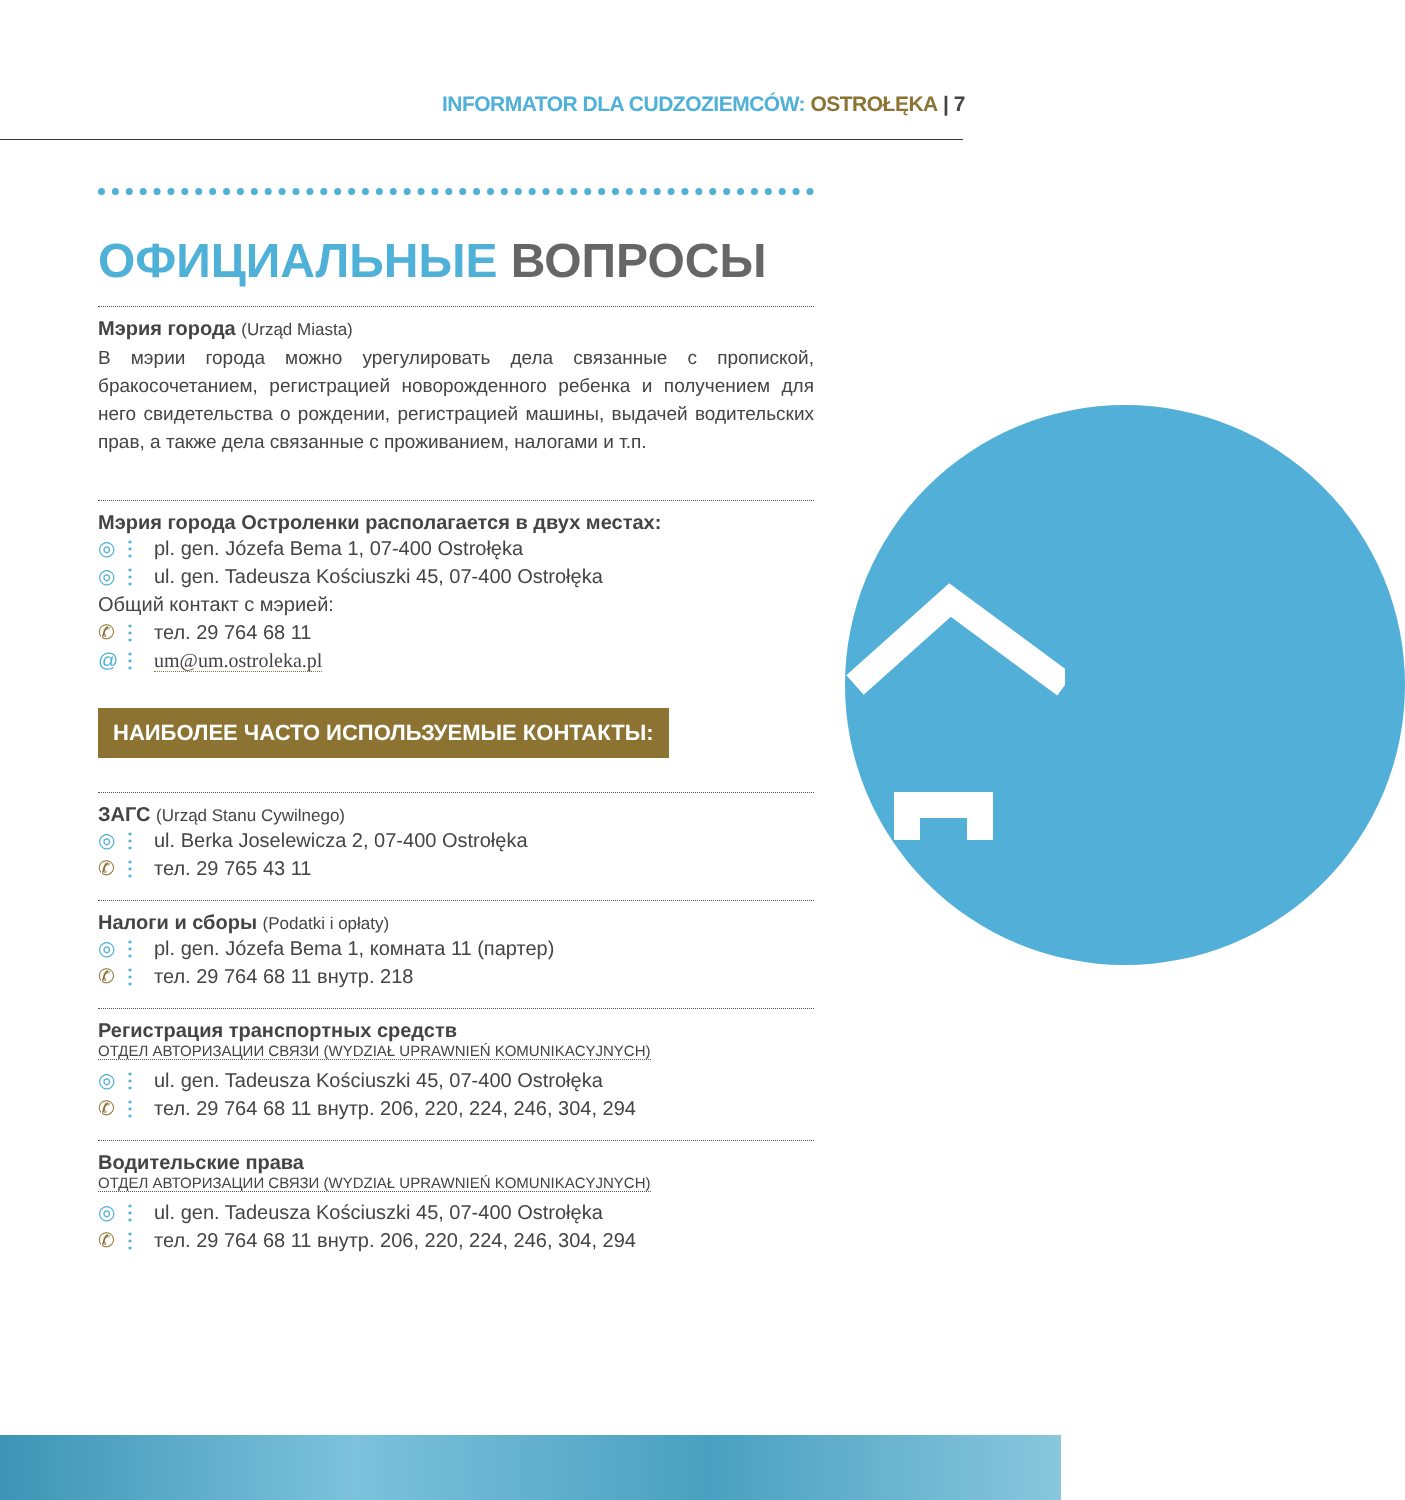INFORMATOR DLA CUDZOZIEMCÓW: OSTROŁĘKA | 7
ОФИЦИАЛЬНЫЕ ВОПРОСЫ
Мэрия города (Urząd Miasta)
В мэрии города можно урегулировать дела связанные с пропиской, бракосочетанием, регистрацией новорожденного ребенка и получением для него свидетельства о рождении, регистрацией машины, выдачей водительских прав, а также дела связанные с проживанием, налогами и т.п.
Мэрия города Остроленки располагается в двух местах:
◎ ⋮ pl. gen. Józefa Bema 1, 07-400 Ostrołęka
◎ ⋮ ul. gen. Tadeusza Kościuszki 45, 07-400 Ostrołęka
Общий контакт с мэрией:
✆ ⋮ тел. 29 764 68 11
@ ⋮ um@um.ostroleka.pl
НАИБОЛЕЕ ЧАСТО ИСПОЛЬЗУЕМЫЕ КОНТАКТЫ:
ЗАГС (Urząd Stanu Cywilnego)
◎ ⋮ ul. Berka Joselewicza 2, 07-400 Ostrołęka
✆ ⋮ тел. 29 765 43 11
Налоги и сборы (Podatki i opłaty)
◎ ⋮ pl. gen. Józefa Bema 1, комната 11 (партер)
✆ ⋮ тел. 29 764 68 11 внутр. 218
Регистрация транспортных средств
ОТДЕЛ АВТОРИЗАЦИИ СВЯЗИ (WYDZIAŁ UPRAWNIEŃ KOMUNIKACYJNYCH)
◎ ⋮ ul. gen. Tadeusza Kościuszki 45, 07-400 Ostrołęka
✆ ⋮ тел. 29 764 68 11 внутр. 206, 220, 224, 246, 304, 294
Водительские права
ОТДЕЛ АВТОРИЗАЦИИ СВЯЗИ (WYDZIAŁ UPRAWNIEŃ KOMUNIKACYJNYCH)
◎ ⋮ ul. gen. Tadeusza Kościuszki 45, 07-400 Ostrołęka
✆ ⋮ тел. 29 764 68 11 внутр. 206, 220, 224, 246, 304, 294